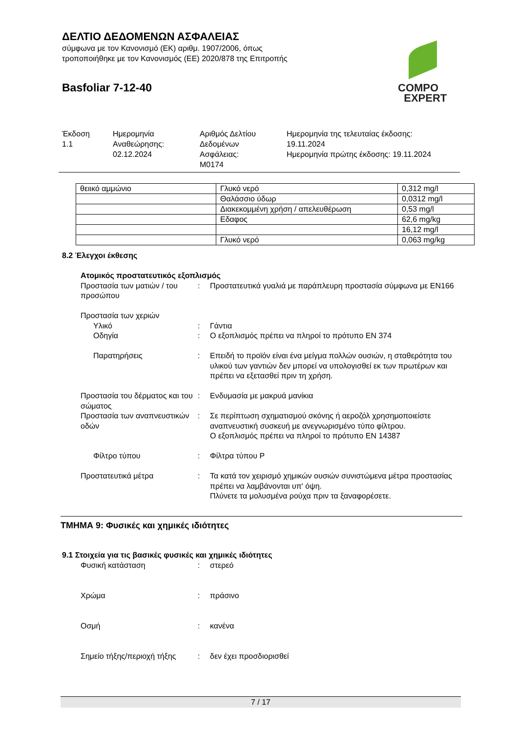ΔΕΛΤΙΟ ΔΕΔΟΜΕΝΩΝ ΑΣΦΑΛΕΙΑΣ
σύμφωνα με τον Κανονισμό (ΕΚ) αριθμ. 1907/2006, όπως
τροποποιήθηκε με τον Κανονισμός (ΕΕ) 2020/878 της Επιτροπής
Basfoliar 7-12-40
COMPO
EXPERT
Έκδοση
1.1
Ημερομηνία
Αναθεώρησης:
02.12.2024
Αριθμός Δελτίου
Δεδομένων
Ασφάλειας:
M0174
Ημερομηνία της τελευταίας έκδοσης:
19.11.2024
Ημερομηνία πρώτης έκδοσης: 19.11.2024
| θειικό αμμώνιο | Γλυκό νερό | 0,312 mg/l |
| | Θαλάσσιο ύδωρ | 0,0312 mg/l |
| | Διακεκομμένη χρήση / απελευθέρωση | 0,53 mg/l |
| | Εδαφος | 62,6 mg/kg |
| | | 16,12 mg/l |
| | Γλυκό νερό | 0,063 mg/kg |
8.2 Έλεγχοι έκθεσης
Ατομικός προστατευτικός εξοπλισμός
Προστασία των ματιών / του προσώπου
: Προστατευτικά γυαλιά με παράπλευρη προστασία σύμφωνα με EN166
Προστασία των χεριών
Υλικό : Γάντια
Οδηγία : Ο εξοπλισμός πρέπει να πληροί το πρότυπο EN 374
Παρατηρήσεις : Επειδή το προϊόν είναι ένα μείγμα πολλών ουσιών, η σταθερότητα του υλικού των γαντιών δεν μπορεί να υπολογισθεί εκ των πρωτέρων και πρέπει να εξετασθεί πριν τη χρήση.
Προστασία του δέρματος και του σώματος
: Ενδυμασία με μακρυά μανίκια
Προστασία των αναπνευστικών οδών
: Σε περίπτωση σχηματισμού σκόνης ή αεροζόλ χρησημοποιείστε αναπνευστική συσκευή με ανεγνωρισμένο τύπο φίλτρου.
Ο εξοπλισμός πρέπει να πληροί το πρότυπο EN 14387
Φίλτρο τύπου : Φίλτρα τύπου P
Προστατευτικά μέτρα : Τα κατά τον χειρισμό χημικών ουσιών συνιστώμενα μέτρα προστασίας πρέπει να λαμβάνονται υπ' όψη.
Πλύνετε τα μολυσμένα ρούχα πριν τα ξαναφορέσετε.
ΤΜΗΜΑ 9: Φυσικές και χημικές ιδιότητες
9.1 Στοιχεία για τις βασικές φυσικές και χημικές ιδιότητες
Φυσική κατάσταση : στερεό
Χρώμα : πράσινο
Οσμή : κανένα
Σημείο τήξης/περιοχή τήξης
: δεν έχει προσδιορισθεί
7 / 17